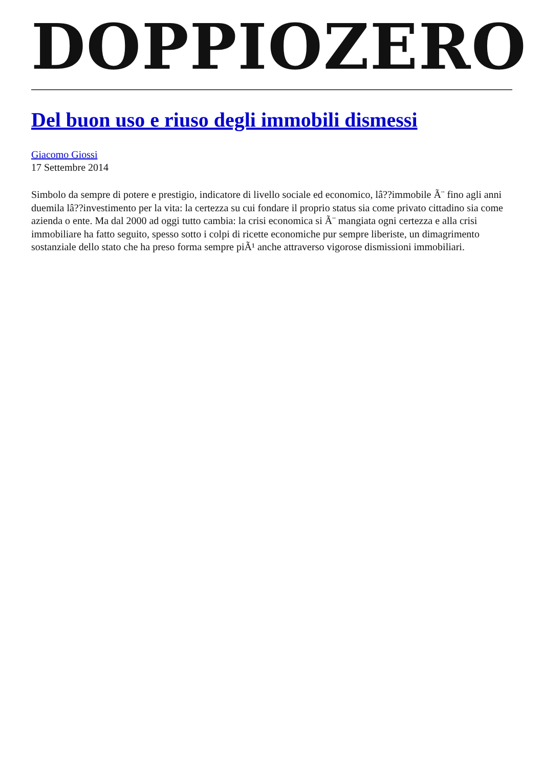DOPPIOZERO
Del buon uso e riuso degli immobili dismessi
Giacomo Giossi
17 Settembre 2014
Simbolo da sempre di potere e prestigio, indicatore di livello sociale ed economico, lâ??immobile Ã¨ fino agli anni duemila lâ??investimento per la vita: la certezza su cui fondare il proprio status sia come privato cittadino sia come azienda o ente. Ma dal 2000 ad oggi tutto cambia: la crisi economica si Ã¨ mangiata ogni certezza e alla crisi immobiliare ha fatto seguito, spesso sotto i colpi di ricette economiche pur sempre liberiste, un dimagrimento sostanziale dello stato che ha preso forma sempre piÃ¹ anche attraverso vigorose dismissioni immobiliari.